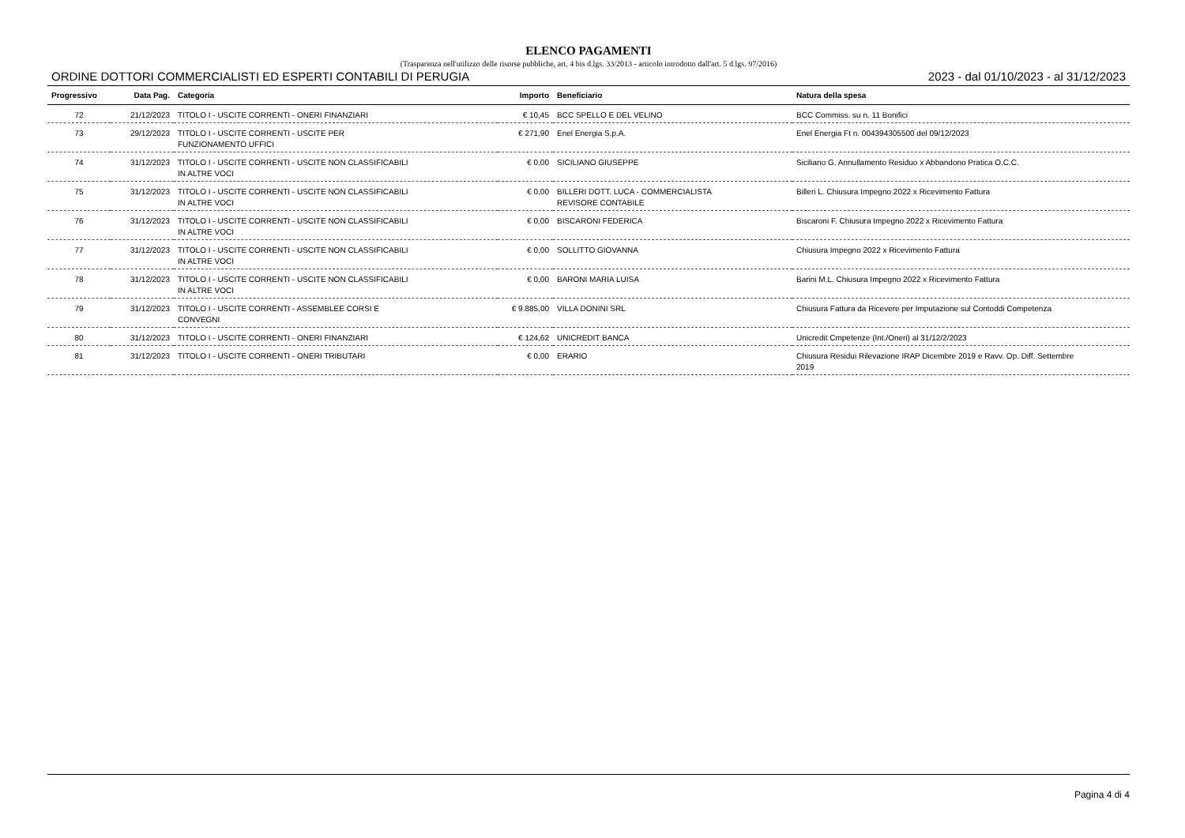ELENCO PAGAMENTI
(Trasparenza nell'utilizzo delle risorse pubbliche, art. 4 bis d.lgs. 33/2013 - articolo introdotto dall'art. 5 d.lgs. 97/2016)
ORDINE DOTTORI COMMERCIALISTI ED ESPERTI CONTABILI DI PERUGIA 2023 - dal 01/10/2023 - al 31/12/2023
| Progressivo | Data Pag. | Categoria | Importo | Beneficiario | Natura della spesa |
| --- | --- | --- | --- | --- | --- |
| 72 | 21/12/2023 | TITOLO I - USCITE CORRENTI - ONERI FINANZIARI | € 10,45 | BCC SPELLO E DEL VELINO | BCC Commiss. su n. 11 Bonifici |
| 73 | 29/12/2023 | TITOLO I - USCITE CORRENTI - USCITE PER FUNZIONAMENTO UFFICI | € 271,90 | Enel Energia S.p.A. | Enel Energia Ft n. 004394305500 del 09/12/2023 |
| 74 | 31/12/2023 | TITOLO I - USCITE CORRENTI - USCITE NON CLASSIFICABILI IN ALTRE VOCI | € 0,00 | SICILIANO GIUSEPPE | Siciliano G. Annullamento Residuo x Abbandono Pratica O.C.C. |
| 75 | 31/12/2023 | TITOLO I - USCITE CORRENTI - USCITE NON CLASSIFICABILI IN ALTRE VOCI | € 0,00 | BILLERI DOTT. LUCA - COMMERCIALISTA REVISORE CONTABILE | Billeri L. Chiusura Impegno 2022 x Ricevimento Fattura |
| 76 | 31/12/2023 | TITOLO I - USCITE CORRENTI - USCITE NON CLASSIFICABILI IN ALTRE VOCI | € 0,00 | BISCARONI FEDERICA | Biscaroni F. Chiusura Impegno 2022 x Ricevimento Fattura |
| 77 | 31/12/2023 | TITOLO I - USCITE CORRENTI - USCITE NON CLASSIFICABILI IN ALTRE VOCI | € 0,00 | SOLLITTO GIOVANNA | Chiusura Impegno 2022 x Ricevimento Fattura |
| 78 | 31/12/2023 | TITOLO I - USCITE CORRENTI - USCITE NON CLASSIFICABILI IN ALTRE VOCI | € 0,00 | BARONI MARIA LUISA | Barini M.L. Chiusura Impegno 2022 x Ricevimento Fattura |
| 79 | 31/12/2023 | TITOLO I - USCITE CORRENTI - ASSEMBLEE CORSI E CONVEGNI | € 9.885,00 | VILLA DONINI SRL | Chiusura Fattura da Ricevere per Imputazione sul Contoddi Competenza |
| 80 | 31/12/2023 | TITOLO I - USCITE CORRENTI - ONERI FINANZIARI | € 124,62 | UNICREDIT BANCA | Unicredit Cmpetenze (Int./Oneri) al 31/12/2/2023 |
| 81 | 31/12/2023 | TITOLO I - USCITE CORRENTI - ONERI TRIBUTARI | € 0,00 | ERARIO | Chiusura Residui Rilevazione IRAP Dicembre 2019 e Ravv. Op. Diff. Settembre 2019 |
Pagina 4 di 4